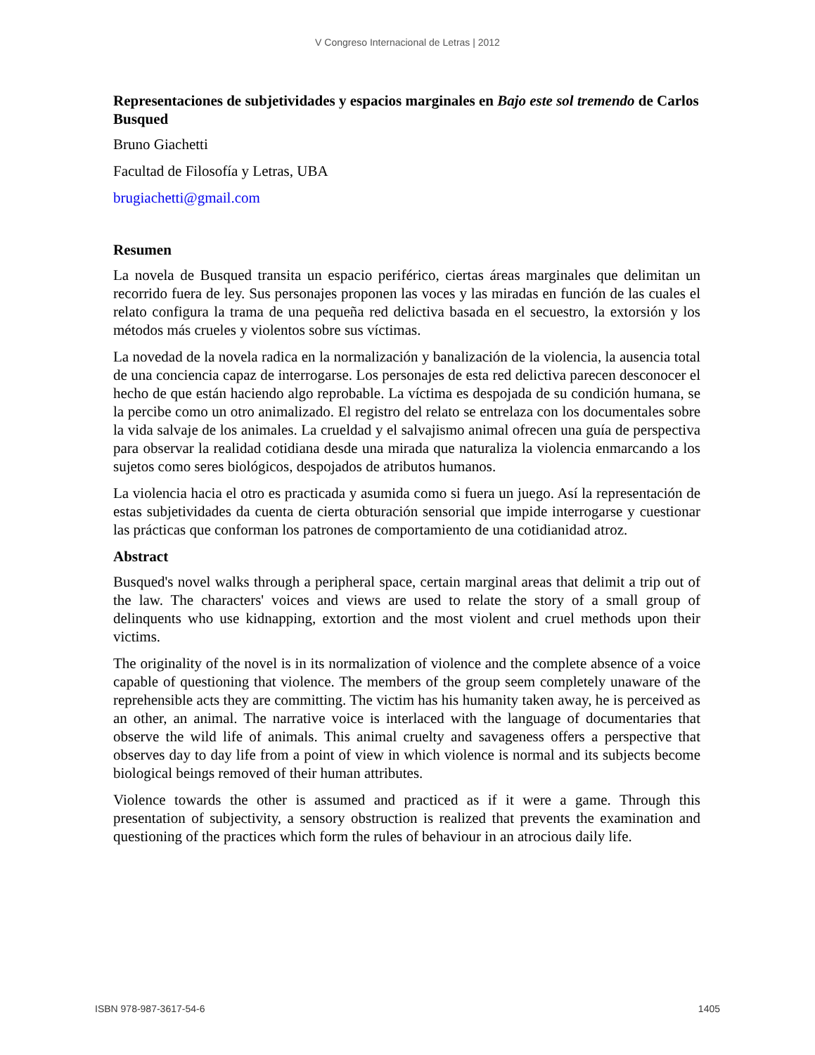V Congreso Internacional de Letras | 2012
Representaciones de subjetividades y espacios marginales en Bajo este sol tremendo de Carlos Busqued
Bruno Giachetti
Facultad de Filosofía y Letras, UBA
brugiachetti@gmail.com
Resumen
La novela de Busqued transita un espacio periférico, ciertas áreas marginales que delimitan un recorrido fuera de ley. Sus personajes proponen las voces y las miradas en función de las cuales el relato configura la trama de una pequeña red delictiva basada en el secuestro, la extorsión y los métodos más crueles y violentos sobre sus víctimas.
La novedad de la novela radica en la normalización y banalización de la violencia, la ausencia total de una conciencia capaz de interrogarse. Los personajes de esta red delictiva parecen desconocer el hecho de que están haciendo algo reprobable. La víctima es despojada de su condición humana, se la percibe como un otro animalizado. El registro del relato se entrelaza con los documentales sobre la vida salvaje de los animales. La crueldad y el salvajismo animal ofrecen una guía de perspectiva para observar la realidad cotidiana desde una mirada que naturaliza la violencia enmarcando a los sujetos como seres biológicos, despojados de atributos humanos.
La violencia hacia el otro es practicada y asumida como si fuera un juego. Así la representación de estas subjetividades da cuenta de cierta obturación sensorial que impide interrogarse y cuestionar las prácticas que conforman los patrones de comportamiento de una cotidianidad atroz.
Abstract
Busqued's novel walks through a peripheral space, certain marginal areas that delimit a trip out of the law. The characters' voices and views are used to relate the story of a small group of delinquents who use kidnapping, extortion and the most violent and cruel methods upon their victims.
The originality of the novel is in its normalization of violence and the complete absence of a voice capable of questioning that violence. The members of the group seem completely unaware of the reprehensible acts they are committing. The victim has his humanity taken away, he is perceived as an other, an animal. The narrative voice is interlaced with the language of documentaries that observe the wild life of animals. This animal cruelty and savageness offers a perspective that observes day to day life from a point of view in which violence is normal and its subjects become biological beings removed of their human attributes.
Violence towards the other is assumed and practiced as if it were a game. Through this presentation of subjectivity, a sensory obstruction is realized that prevents the examination and questioning of the practices which form the rules of behaviour in an atrocious daily life.
ISBN 978-987-3617-54-6 1405